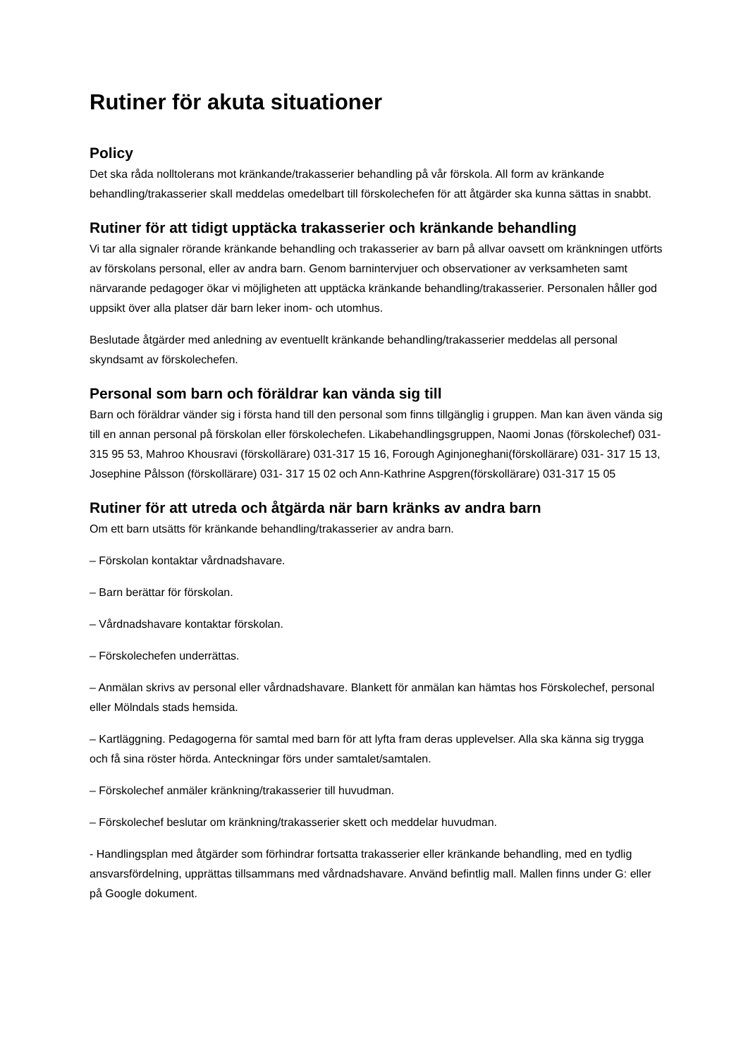Rutiner för akuta situationer
Policy
Det ska råda nolltolerans mot kränkande/trakasserier behandling på vår förskola. All form av kränkande behandling/trakasserier skall meddelas omedelbart till förskolechefen för att åtgärder ska kunna sättas in snabbt.
Rutiner för att tidigt upptäcka trakasserier och kränkande behandling
Vi tar alla signaler rörande kränkande behandling och trakasserier av barn på allvar oavsett om kränkningen utförts av förskolans personal, eller av andra barn. Genom barnintervjuer och observationer av verksamheten samt närvarande pedagoger ökar vi möjligheten att upptäcka kränkande behandling/trakasserier. Personalen håller god uppsikt över alla platser där barn leker inom- och utomhus.
Beslutade åtgärder med anledning av eventuellt kränkande behandling/trakasserier meddelas all personal skyndsamt av förskolechefen.
Personal som barn och föräldrar kan vända sig till
Barn och föräldrar vänder sig i första hand till den personal som finns tillgänglig i gruppen. Man kan även vända sig till en annan personal på förskolan eller förskolechefen. Likabehandlingsgruppen, Naomi Jonas (förskolechef) 031- 315 95 53, Mahroo Khousravi (förskollärare) 031-317 15 16, Forough Aginjoneghani(förskollärare) 031- 317 15 13, Josephine Pålsson (förskollärare) 031- 317 15 02 och Ann-Kathrine Aspgren(förskollärare) 031-317 15 05
Rutiner för att utreda och åtgärda när barn kränks av andra barn
Om ett barn utsätts för kränkande behandling/trakasserier av andra barn.
– Förskolan kontaktar vårdnadshavare.
– Barn berättar för förskolan.
– Vårdnadshavare kontaktar förskolan.
– Förskolechefen underrättas.
– Anmälan skrivs av personal eller vårdnadshavare. Blankett för anmälan kan hämtas hos Förskolechef, personal eller Mölndals stads hemsida.
– Kartläggning. Pedagogerna för samtal med barn för att lyfta fram deras upplevelser. Alla ska känna sig trygga och få sina röster hörda. Anteckningar förs under samtalet/samtalen.
– Förskolechef anmäler kränkning/trakasserier till huvudman.
– Förskolechef beslutar om kränkning/trakasserier skett och meddelar huvudman.
- Handlingsplan med åtgärder som förhindrar fortsatta trakasserier eller kränkande behandling, med en tydlig ansvarsfördelning, upprättas tillsammans med vårdnadshavare. Använd befintlig mall. Mallen finns under G: eller på Google dokument.